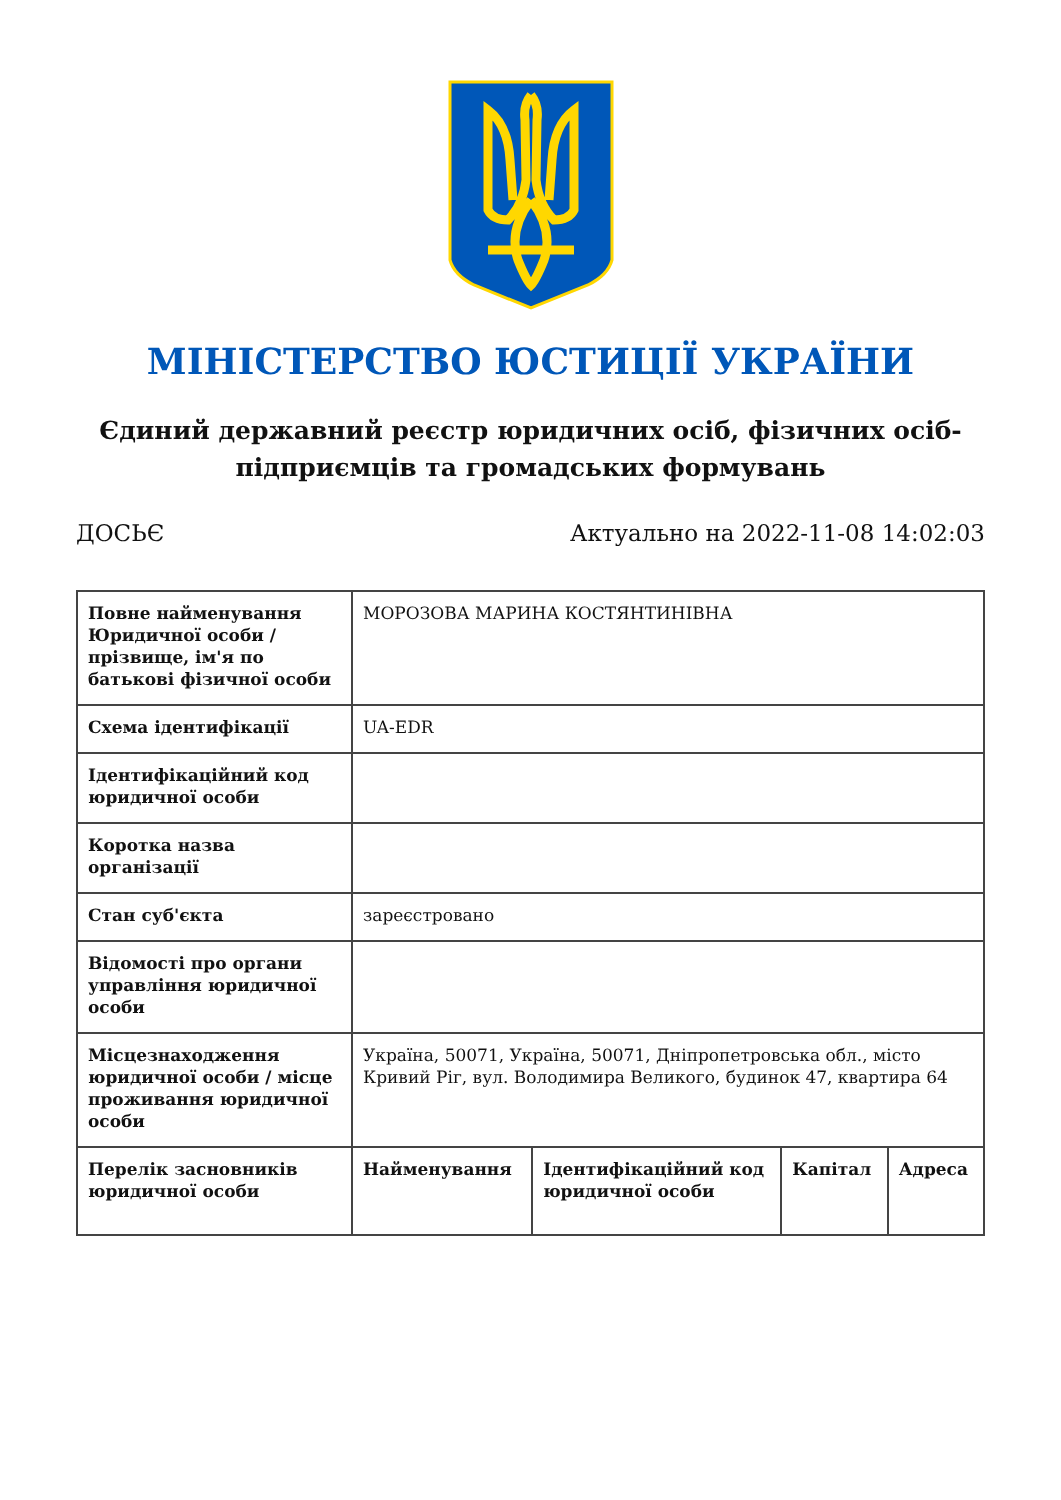МІНІСТЕРСТВО ЮСТИЦІЇ УКРАЇНИ
Єдиний державний реєстр юридичних осіб, фізичних осіб-підприємців та громадських формувань
ДОСЬЄ Актуально на 2022-11-08 14:02:03
| Повне найменування Юридичної особи / прізвище, ім'я по батькові фізичної особи | МОРОЗОВА МАРИНА КОСТЯНТИНІВНА | | | |
| Схема ідентифікації | UA-EDR | | | |
| Ідентифікаційний код юридичної особи | | | | |
| Коротка назва організації | | | | |
| Стан суб'єкта | зареєстровано | | | |
| Відомості про органи управління юридичної особи | | | | |
| Місцезнаходження юридичної особи / місце проживання юридичної особи | Україна, 50071, Україна, 50071, Дніпропетровська обл., місто Кривий Ріг, вул. Володимира Великого, будинок 47, квартира 64 | | | |
| Перелік засновників юридичної особи | Найменування | Ідентифікаційний код юридичної особи | Капітал | Адреса |